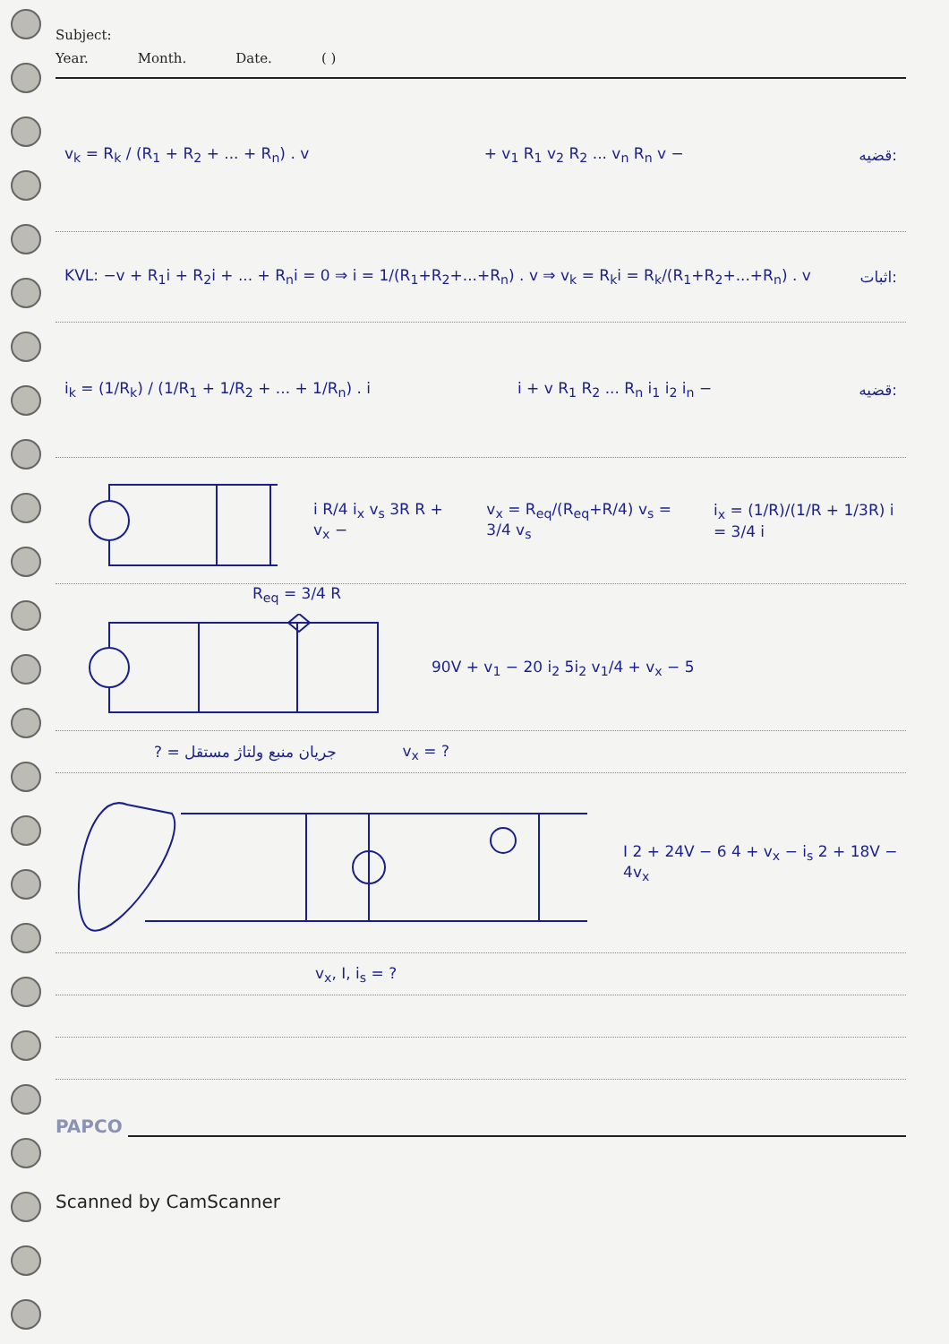Subject:
Year. Month. Date. ( )
v<sub>k</sub> = R<sub>k</sub> / (R<sub>1</sub> + R<sub>2</sub> + ... + R<sub>n</sub>) . v + v<sub>1</sub> R<sub>1</sub> v<sub>2</sub> R<sub>2</sub> ... v<sub>n</sub> R<sub>n</sub> v − قضیه:
KVL: −v + R<sub>1</sub>i + R<sub>2</sub>i + ... + R<sub>n</sub>i = 0 ⇒ i = 1/(R<sub>1</sub>+R<sub>2</sub>+...+R<sub>n</sub>) . v ⇒ v<sub>k</sub> = R<sub>k</sub>i = R<sub>k</sub>/(R<sub>1</sub>+R<sub>2</sub>+...+R<sub>n</sub>) . v اثبات:
i<sub>k</sub> = (1/R<sub>k</sub>) / (1/R<sub>1</sub> + 1/R<sub>2</sub> + ... + 1/R<sub>n</sub>) . i i + v R<sub>1</sub> R<sub>2</sub> ... R<sub>n</sub> i<sub>1</sub> i<sub>2</sub> i<sub>n</sub> − قضیه:
i R/4 i<sub>x</sub> v<sub>s</sub> 3R R + v<sub>x</sub> − v<sub>x</sub> = R<sub>eq</sub>/(R<sub>eq</sub>+R/4) v<sub>s</sub> = 3/4 v<sub>s</sub> i<sub>x</sub> = (1/R)/(1/R + 1/3R) i = 3/4 i
R<sub>eq</sub> = 3/4 R
90V + v<sub>1</sub> − 20 i<sub>2</sub> 5i<sub>2</sub> v<sub>1</sub>/4 + v<sub>x</sub> − 5
? = جریان منبع ولتاژ مستقل v<sub>x</sub> = ?
I 2 + 24V − 6 4 + v<sub>x</sub> − i<sub>s</sub> 2 + 18V − 4v<sub>x</sub>
v<sub>x</sub>, I, i<sub>s</sub> = ?
PAPCO
Scanned by CamScanner